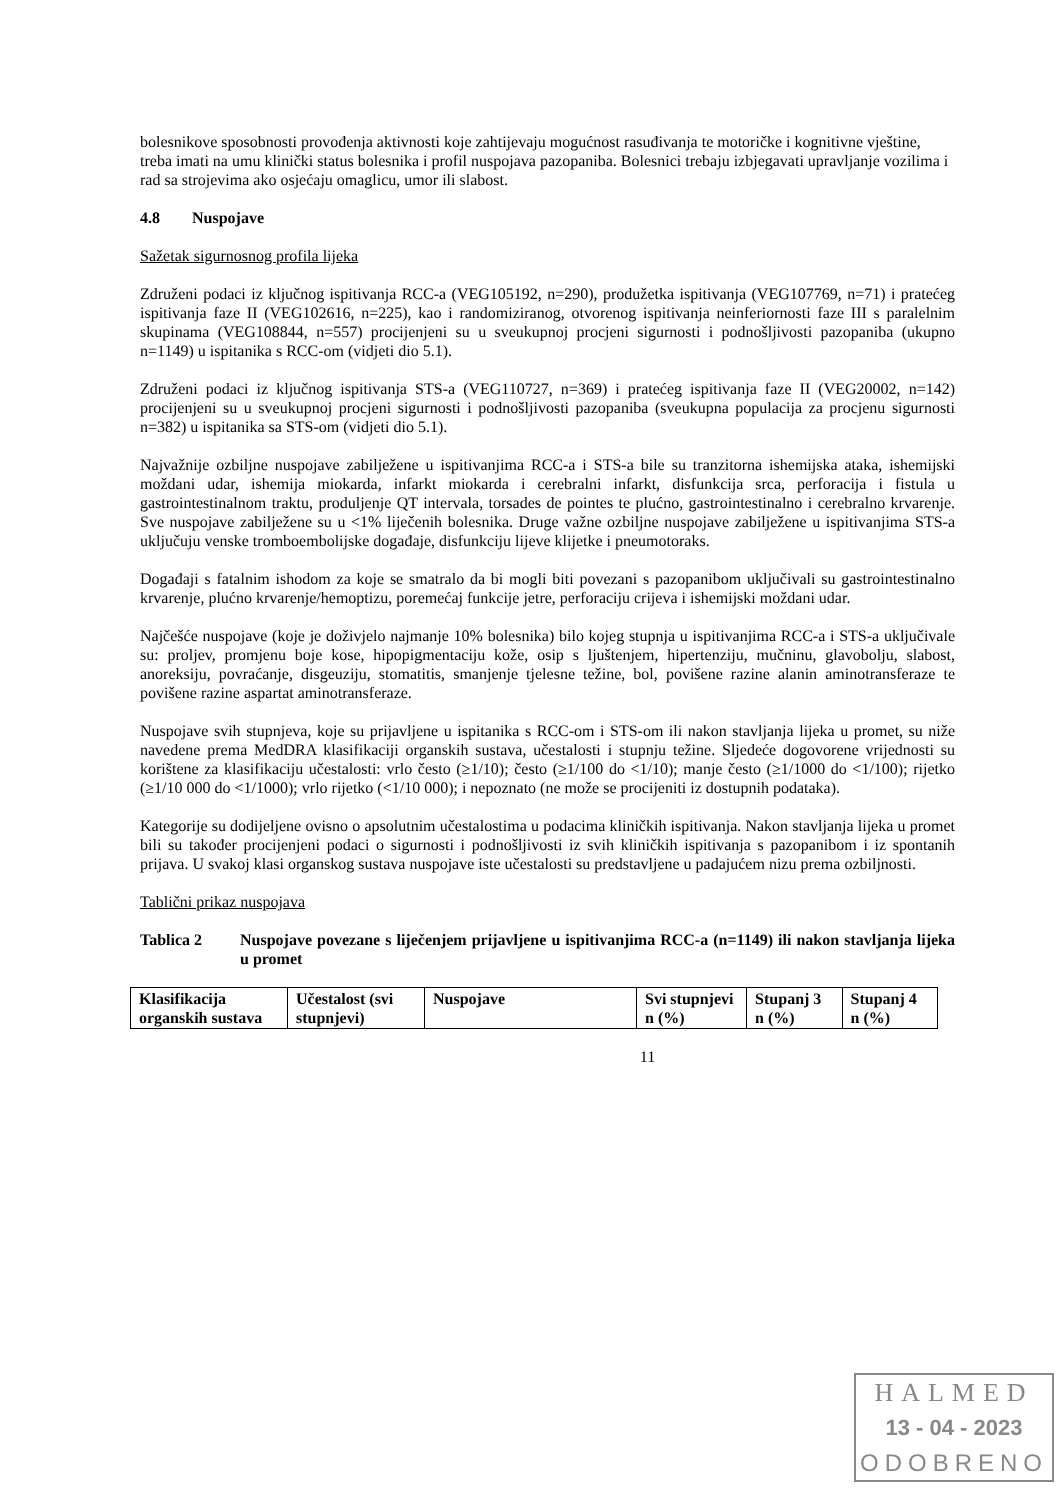bolesnikove sposobnosti provođenja aktivnosti koje zahtijevaju mogućnost rasuđivanja te motoričke i kognitivne vještine, treba imati na umu klinički status bolesnika i profil nuspojava pazopaniba. Bolesnici trebaju izbjegavati upravljanje vozilima i rad sa strojevima ako osjećaju omaglicu, umor ili slabost.
4.8 Nuspojave
Sažetak sigurnosnog profila lijeka
Združeni podaci iz ključnog ispitivanja RCC-a (VEG105192, n=290), produžetka ispitivanja (VEG107769, n=71) i pratećeg ispitivanja faze II (VEG102616, n=225), kao i randomiziranog, otvorenog ispitivanja neinferiornosti faze III s paralelnim skupinama (VEG108844, n=557) procijenjeni su u sveukupnoj procjeni sigurnosti i podnošljivosti pazopaniba (ukupno n=1149) u ispitanika s RCC-om (vidjeti dio 5.1).
Združeni podaci iz ključnog ispitivanja STS-a (VEG110727, n=369) i pratećeg ispitivanja faze II (VEG20002, n=142) procijenjeni su u sveukupnoj procjeni sigurnosti i podnošljivosti pazopaniba (sveukupna populacija za procjenu sigurnosti n=382) u ispitanika sa STS-om (vidjeti dio 5.1).
Najvažnije ozbiljne nuspojave zabilježene u ispitivanjima RCC-a i STS-a bile su tranzitorna ishemijska ataka, ishemijski moždani udar, ishemija miokarda, infarkt miokarda i cerebralni infarkt, disfunkcija srca, perforacija i fistula u gastrointestinalnom traktu, produljenje QT intervala, torsades de pointes te plućno, gastrointestinalno i cerebralno krvarenje. Sve nuspojave zabilježene su u <1% liječenih bolesnika. Druge važne ozbiljne nuspojave zabilježene u ispitivanjima STS-a uključuju venske tromboembolijske događaje, disfunkciju lijeve klijetke i pneumotoraks.
Događaji s fatalnim ishodom za koje se smatralo da bi mogli biti povezani s pazopanibom uključivali su gastrointestinalno krvarenje, plućno krvarenje/hemoptizu, poremećaj funkcije jetre, perforaciju crijeva i ishemijski moždani udar.
Najčešće nuspojave (koje je doživjelo najmanje 10% bolesnika) bilo kojeg stupnja u ispitivanjima RCC-a i STS-a uključivale su: proljev, promjenu boje kose, hipopigmentaciju kože, osip s ljuštenjem, hipertenziju, mučninu, glavobolju, slabost, anoreksiju, povraćanje, disgeuziju, stomatitis, smanjenje tjelesne težine, bol, povišene razine alanin aminotransferaze te povišene razine aspartat aminotransferaze.
Nuspojave svih stupnjeva, koje su prijavljene u ispitanika s RCC-om i STS-om ili nakon stavljanja lijeka u promet, su niže navedene prema MedDRA klasifikaciji organskih sustava, učestalosti i stupnju težine. Sljedeće dogovorene vrijednosti su korištene za klasifikaciju učestalosti: vrlo često (≥1/10); često (≥1/100 do <1/10); manje često (≥1/1000 do <1/100); rijetko (≥1/10 000 do <1/1000); vrlo rijetko (<1/10 000); i nepoznato (ne može se procijeniti iz dostupnih podataka).
Kategorije su dodijeljene ovisno o apsolutnim učestalostima u podacima kliničkih ispitivanja. Nakon stavljanja lijeka u promet bili su također procijenjeni podaci o sigurnosti i podnošljivosti iz svih kliničkih ispitivanja s pazopanibom i iz spontanih prijava. U svakoj klasi organskog sustava nuspojave iste učestalosti su predstavljene u padajućem nizu prema ozbiljnosti.
Tablični prikaz nuspojava
Tablica 2 Nuspojave povezane s liječenjem prijavljene u ispitivanjima RCC-a (n=1149) ili nakon stavljanja lijeka u promet
| Klasifikacija organskih sustava | Učestalost (svi stupnjevi) | Nuspojave | Svi stupnjevi n (%) | Stupanj 3 n (%) | Stupanj 4 n (%) |
| --- | --- | --- | --- | --- | --- |
11
HALMED
13 - 04 - 2023
ODOBRENO